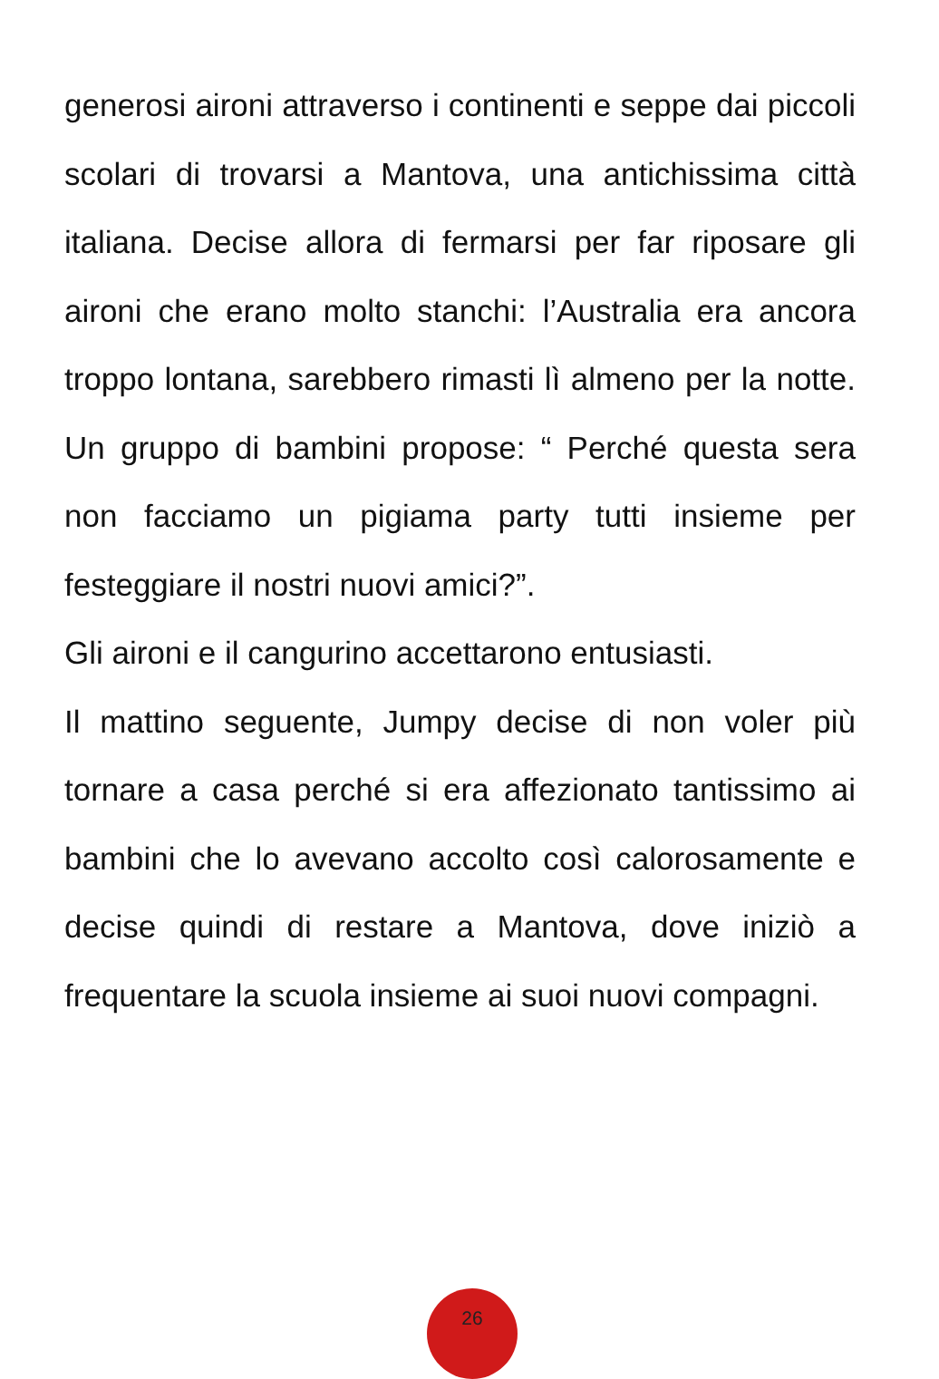generosi aironi attraverso i continenti e seppe dai piccoli scolari di trovarsi a Mantova, una antichissima città italiana. Decise allora di fermarsi per far riposare gli aironi che erano molto stanchi: l’Australia era ancora troppo lontana, sarebbero rimasti lì almeno per la notte. Un gruppo di bambini propose: “ Perché questa sera non facciamo un pigiama party tutti insieme per festeggiare il nostri nuovi amici?”.
Gli aironi e il cangurino accettarono entusiasti.
Il mattino seguente, Jumpy decise di non voler più tornare a casa perché si era affezionato tantissimo ai bambini che lo avevano accolto così calorosamente e decise quindi di restare a Mantova, dove iniziò a frequentare la scuola insieme ai suoi nuovi compagni.
26